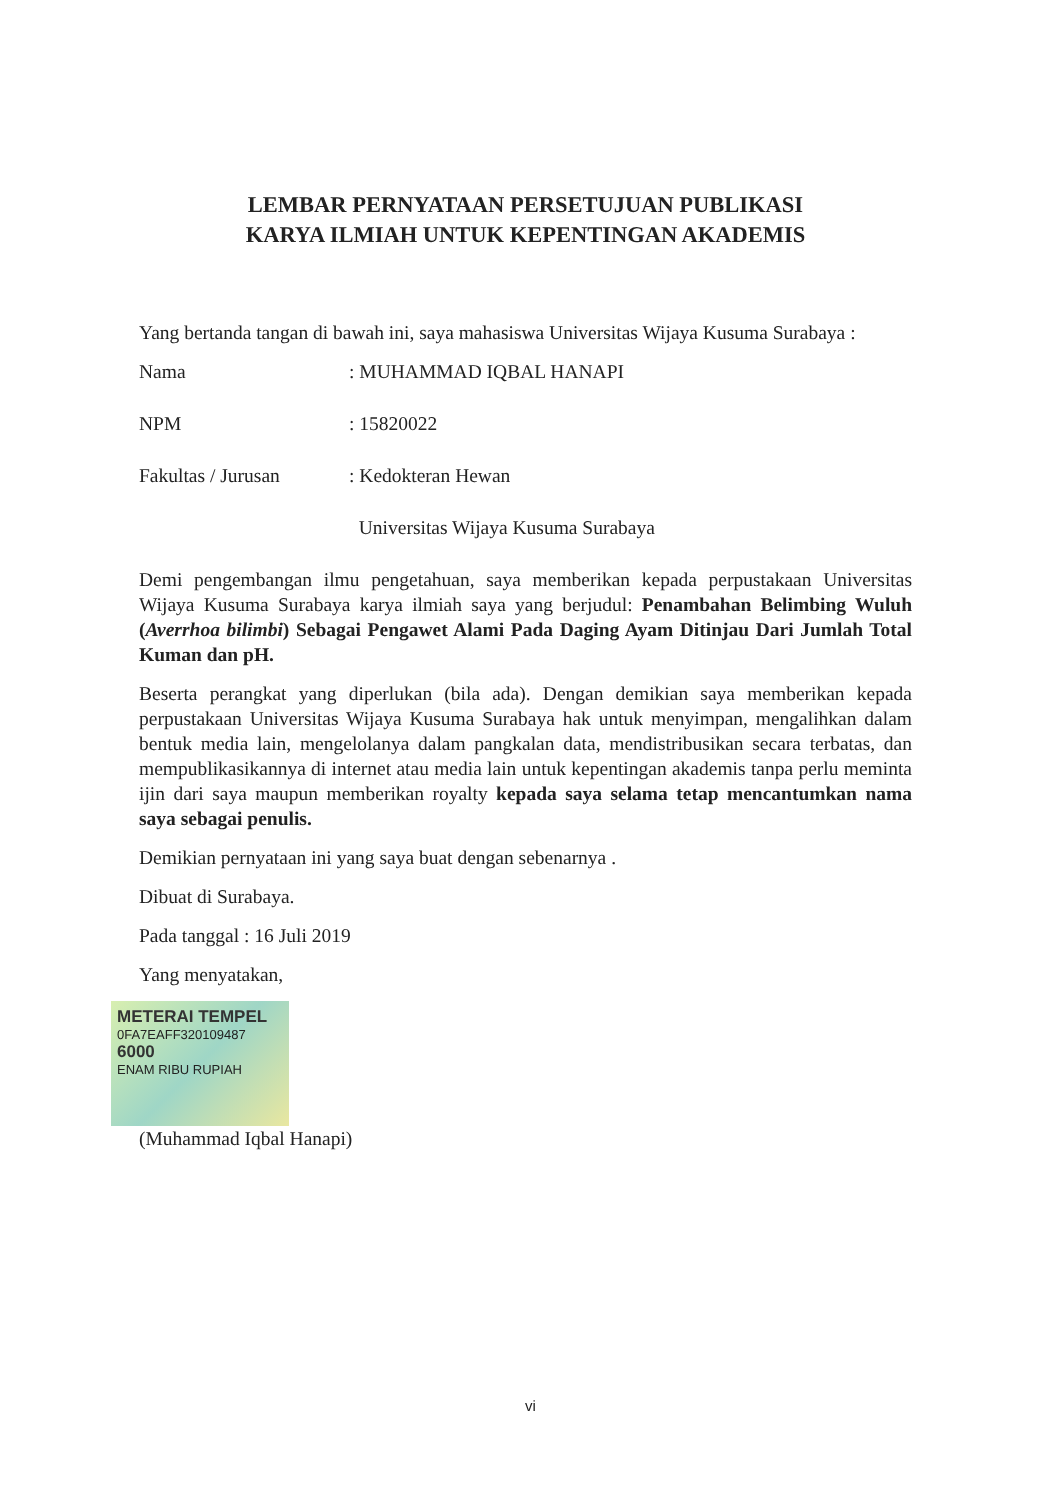LEMBAR PERNYATAAN PERSETUJUAN PUBLIKASI
KARYA ILMIAH UNTUK KEPENTINGAN AKADEMIS
Yang bertanda tangan di bawah ini, saya mahasiswa Universitas Wijaya Kusuma Surabaya :
Nama: MUHAMMAD IQBAL HANAPI
NPM: 15820022
Fakultas / Jurusan: Kedokteran Hewan
Universitas Wijaya Kusuma Surabaya
Demi pengembangan ilmu pengetahuan, saya memberikan kepada perpustakaan Universitas Wijaya Kusuma Surabaya karya ilmiah saya yang berjudul: Penambahan Belimbing Wuluh (Averrhoa bilimbi) Sebagai Pengawet Alami Pada Daging Ayam Ditinjau Dari Jumlah Total Kuman dan pH.
Beserta perangkat yang diperlukan (bila ada). Dengan demikian saya memberikan kepada perpustakaan Universitas Wijaya Kusuma Surabaya hak untuk menyimpan, mengalihkan dalam bentuk media lain, mengelolanya dalam pangkalan data, mendistribusikan secara terbatas, dan mempublikasikannya di internet atau media lain untuk kepentingan akademis tanpa perlu meminta ijin dari saya maupun memberikan royalty kepada saya selama tetap mencantumkan nama saya sebagai penulis.
Demikian pernyataan ini yang saya buat dengan sebenarnya .
Dibuat di Surabaya.
Pada tanggal : 16 Juli 2019
Yang menyatakan,
METERAI TEMPEL
0FA7EAFF320109487
6000
ENAM RIBU RUPIAH
(Muhammad Iqbal Hanapi)
vi